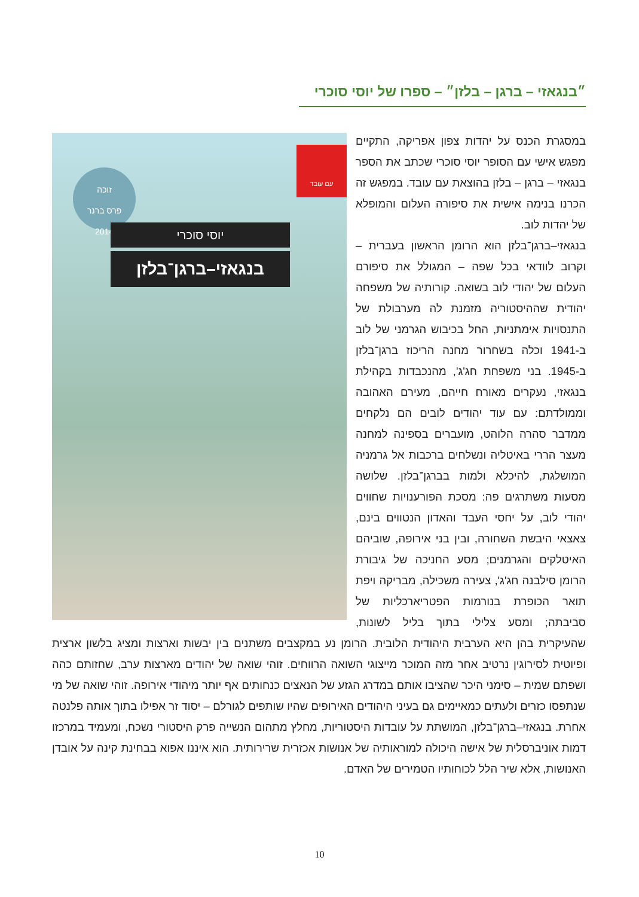״בנגאזי – ברגן – בלזן״ – ספרו של יוסי סוכרי
עם עובד
זוכה
פרס ברנר
2014
יוסי סוכרי
בנגאזי–ברגן־בלזן
במסגרת הכנס על יהדות צפון אפריקה, התקיים מפגש אישי עם הסופר יוסי סוכרי שכתב את הספר בנגאזי – ברגן – בלזן בהוצאת עם עובד. במפגש זה הכרנו בנימה אישית את סיפורה העלום והמופלא של יהדות לוב.
בנגאזי–ברגן־בלזן הוא הרומן הראשון בעברית – וקרוב לוודאי בכל שפה – המגולל את סיפורם העלום של יהודי לוב בשואה. קורותיה של משפחה יהודית שההיסטוריה מזמנת לה מערבולת של התנסויות אימתניות, החל בכיבוש הגרמני של לוב ב-1941 וכלה בשחרור מחנה הריכוז ברגן־בלזן ב-1945. בני משפחת חג'ג', מהנכבדות בקהילת בנגאזי, נעקרים מאורח חייהם, מעירם האהובה וממולדתם: עם עוד יהודים לובים הם נלקחים ממדבר סהרה הלוהט, מועברים בספינה למחנה מעצר הררי באיטליה ונשלחים ברכבות אל גרמניה המושלגת, להיכלא ולמות בברגן־בלזן. שלושה מסעות משתרגים פה: מסכת הפורענויות שחווים יהודי לוב, על יחסי העבד והאדון הנטווים בינם, צאצאי היבשת השחורה, ובין בני אירופה, שוביהם האיטלקים והגרמנים; מסע החניכה של גיבורת הרומן סילבנה חג'ג', צעירה משכילה, מבריקה ויפת תואר הכופרת בנורמות הפטריארכליות של סביבתה; ומסע צלילי בתוך בליל לשונות, שהעיקרית בהן היא הערבית היהודית הלובית. הרומן נע במקצבים משתנים בין יבשות וארצות ומציג בלשון ארצית ופיוטית לסירוגין נרטיב אחר מזה המוכר מייצוגי השואה הרווחים. זוהי שואה של יהודים מארצות ערב, שחזותם כהה ושפתם שמית – סימני היכר שהציבו אותם במדרג הגזע של הנאצים כנחותים אף יותר מיהודי אירופה. זוהי שואה של מי שנתפסו כזרים ולעתים כמאיימים גם בעיני היהודים האירופים שהיו שותפים לגורלם – יסוד זר אפילו בתוך אותה פלנטה אחרת. בנגאזי–ברגן־בלזן, המושתת על עובדות היסטוריות, מחלץ מתהום הנשייה פרק היסטורי נשכח, ומעמיד במרכזו דמות אוניברסלית של אישה היכולה למוראותיה של אנושות אכזרית שרירותית. הוא איננו אפוא בבחינת קינה על אובדן האנושות, אלא שיר הלל לכוחותיו הטמירים של האדם.
10